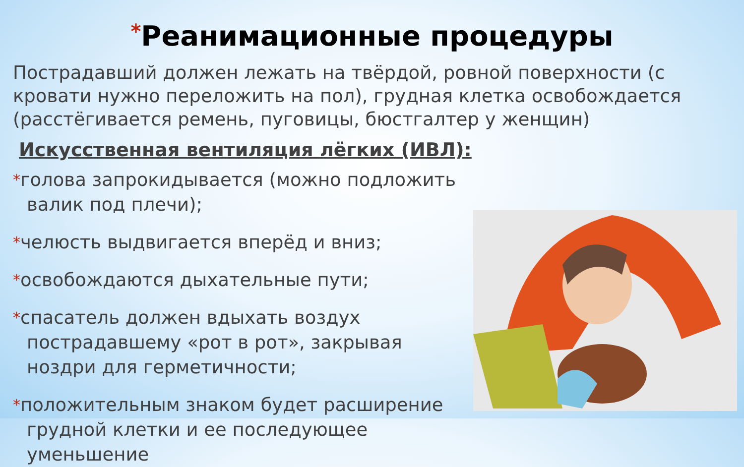*Реанимационные процедуры
Пострадавший должен лежать на твёрдой, ровной поверхности (с кровати нужно переложить на пол), грудная клетка освобождается (расстёгивается ремень, пуговицы, бюстгалтер у женщин)
Искусственная вентиляция лёгких (ИВЛ):
*голова запрокидывается (можно подложить валик под плечи);
*челюсть выдвигается вперёд и вниз;
*освобождаются дыхательные пути;
*спасатель должен вдыхать воздух пострадавшему «рот в рот», закрывая ноздри для герметичности;
*положительным знаком будет расширение грудной клетки и ее последующее уменьшение